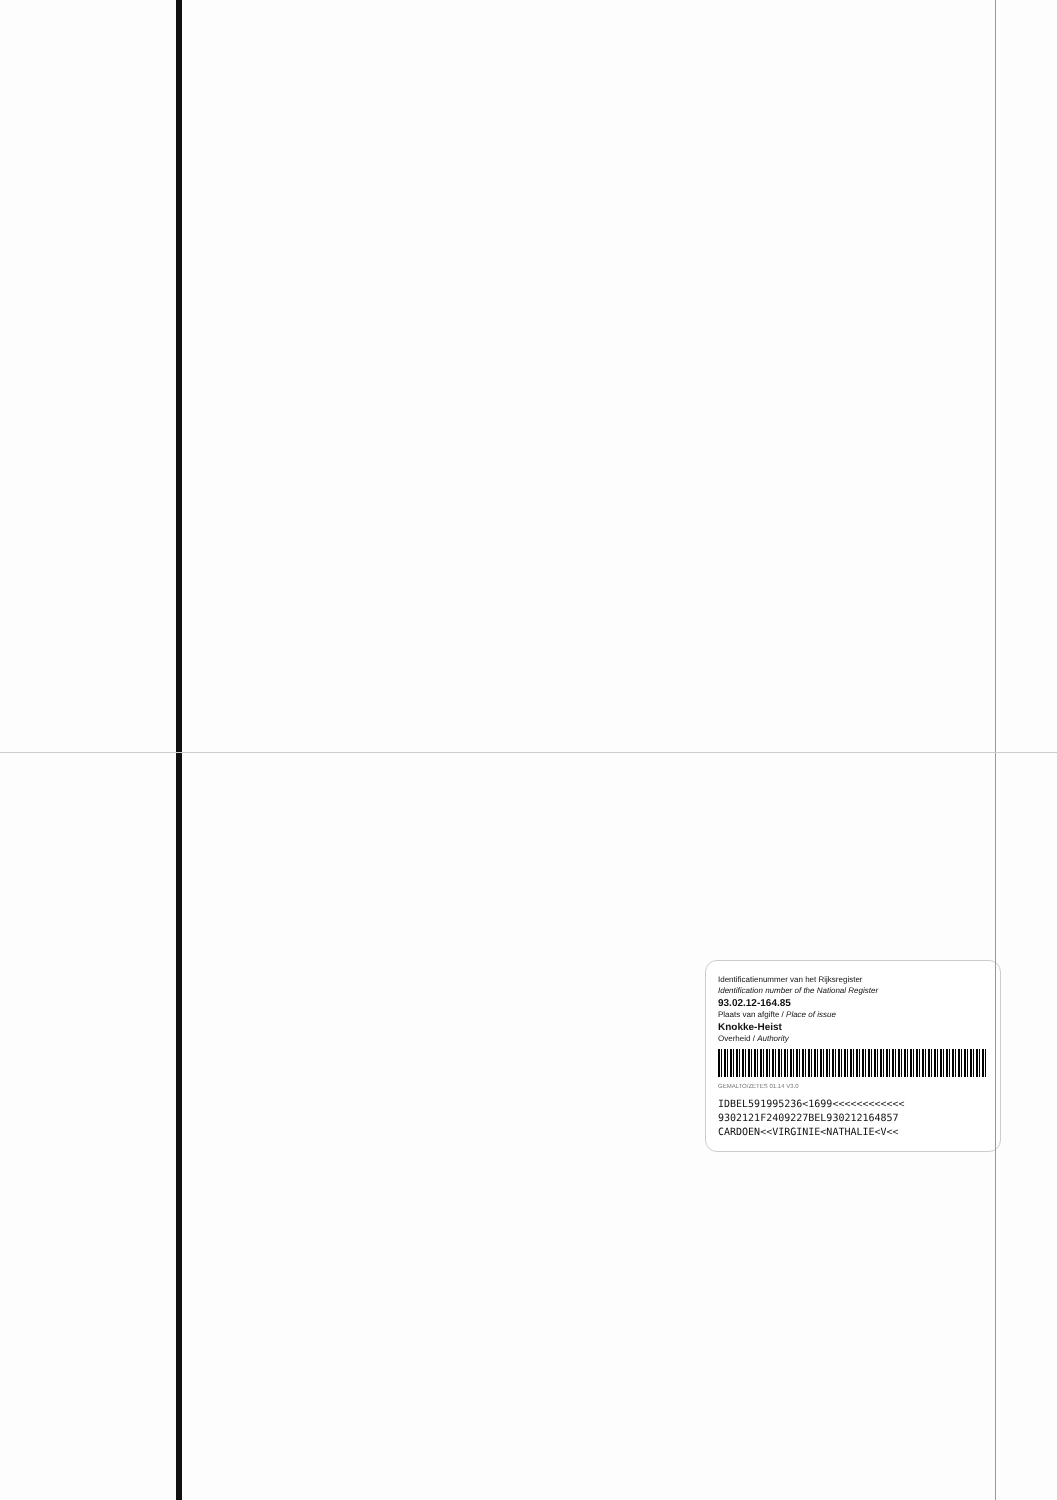Identificatienummer van het Rijksregister
Identification number of the National Register
93.02.12-164.85
Plaats van afgifte / Place of issue
Knokke-Heist
Overheid / Authority
GEMALTO/ZETES 01.14 V3.0
IDBEL591995236<1699<<<<<<<<<<<<
9302121F2409227BEL930212164857
CARDOEN<<VIRGINIE<NATHALIE<V<<